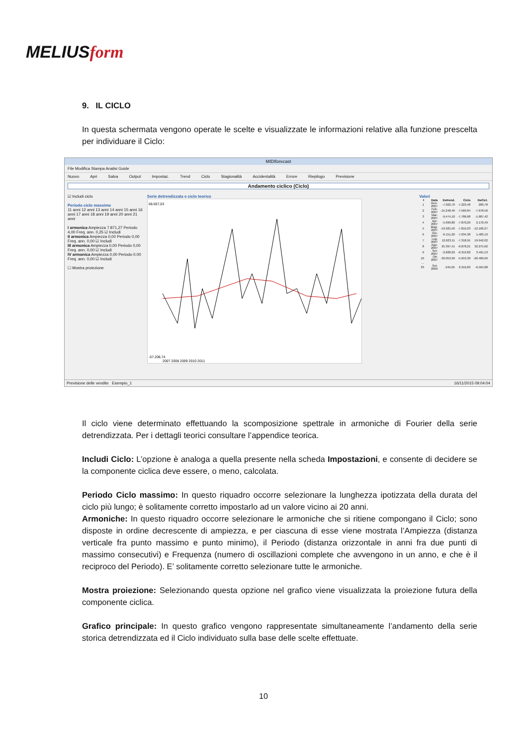MELIUSform
9. IL CICLO
In questa schermata vengono operate le scelte e visualizzate le informazioni relative alla funzione prescelta per individuare il Ciclo:
Il ciclo viene determinato effettuando la scomposizione spettrale in armoniche di Fourier della serie detrendizzata. Per i dettagli teorici consultare l’appendice teorica.
Includi Ciclo: L’opzione è analoga a quella presente nella scheda Impostazioni, e consente di decidere se la componente ciclica deve essere, o meno, calcolata.
Periodo Ciclo massimo: In questo riquadro occorre selezionare la lunghezza ipotizzata della durata del ciclo più lungo; è solitamente corretto impostarlo ad un valore vicino ai 20 anni.
Armoniche: In questo riquadro occorre selezionare le armoniche che si ritiene compongano il Ciclo; sono disposte in ordine decrescente di ampiezza, e per ciascuna di esse viene mostrata l’Ampiezza (distanza verticale fra punto massimo e punto minimo), il Periodo (distanza orizzontale in anni fra due punti di massimo consecutivi) e Frequenza (numero di oscillazioni complete che avvengono in un anno, e che è il reciproco del Periodo). E’ solitamente corretto selezionare tutte le armoniche.
Mostra proiezione: Selezionando questa opzione nel grafico viene visualizzata la proiezione futura della componente ciclica.
Grafico principale: In questo grafico vengono rappresentate simultaneamente l’andamento della serie storica detrendizzata ed il Ciclo individuato sulla base delle scelte effettuate.
MIDIforecast
File Modifica Stampa Analisi Guide
Nuovo Apri Salva Output Impostaz. Trend Ciclo Stagionalità Accidentalità Errore Riepilogo Previsione
Andamento ciclico (Ciclo)
☑ Includi ciclo
Periodo ciclo massimo
11 anni 12 anni 13 anni 14 anni 15 anni 16 anni 17 anni 18 anni 19 anni 20 anni 21 anni
I armonica Ampiezza 7.871,27 Periodo 4,00 Freq. ann. 0,25 ☑ Includi
II armonica Ampiezza 0,00 Periodo 0,00 Freq. ann. 0,00 ☑ Includi
III armonica Ampiezza 0,00 Periodo 0,00 Freq. ann. 0,00 ☑ Includi
IV armonica Ampiezza 0,00 Periodo 0,00 Freq. ann. 0,00 ☑ Includi
☐ Mostra proiezione
Serie detrendizzata e ciclo teorico
68.557,03
-57.208,74
2007 2008 2009 2010 2011
Valori
| t | Data | Detrend. | Ciclo | DeCicl. |
| --- | --- | --- | --- | --- |
| 1 | Gen-2007 | -7.022,70 | -7.223,48 | 200,78 |
| 2 | Feb-2007 | -15.248,40 | -7.569,84 | -7.678,56 |
| 3 | Mar-2007 | -9.474,10 | -7.786,68 | -1.687,42 |
| 4 | Apr-2007 | -5.699,80 | -7.870,29 | 2.170,49 |
| 5 | Mag-2007 | -19.925,50 | -7.819,23 | -12.106,27 |
| 6 | Giu-2007 | -6.151,20 | -7.634,38 | 1.483,19 |
| 7 | Lug-2007 | 12.623,11 | -7.318,91 | 19.942,02 |
| 8 | Ago-2007 | 25.397,41 | -6.878,21 | 32.275,62 |
| 9 | Set-2007 | -2.828,29 | -6.319,82 | 3.491,53 |
| 10 | Ott-2007 | -32.053,99 | -5.653,30 | -26.400,69 |
| ... | | | | |
| 33 | Set-2009 | -245,05 | 6.319,83 | -6.564,88 |
Previsione delle vendite Esempio_1 16/11/2015 09:04:04
10